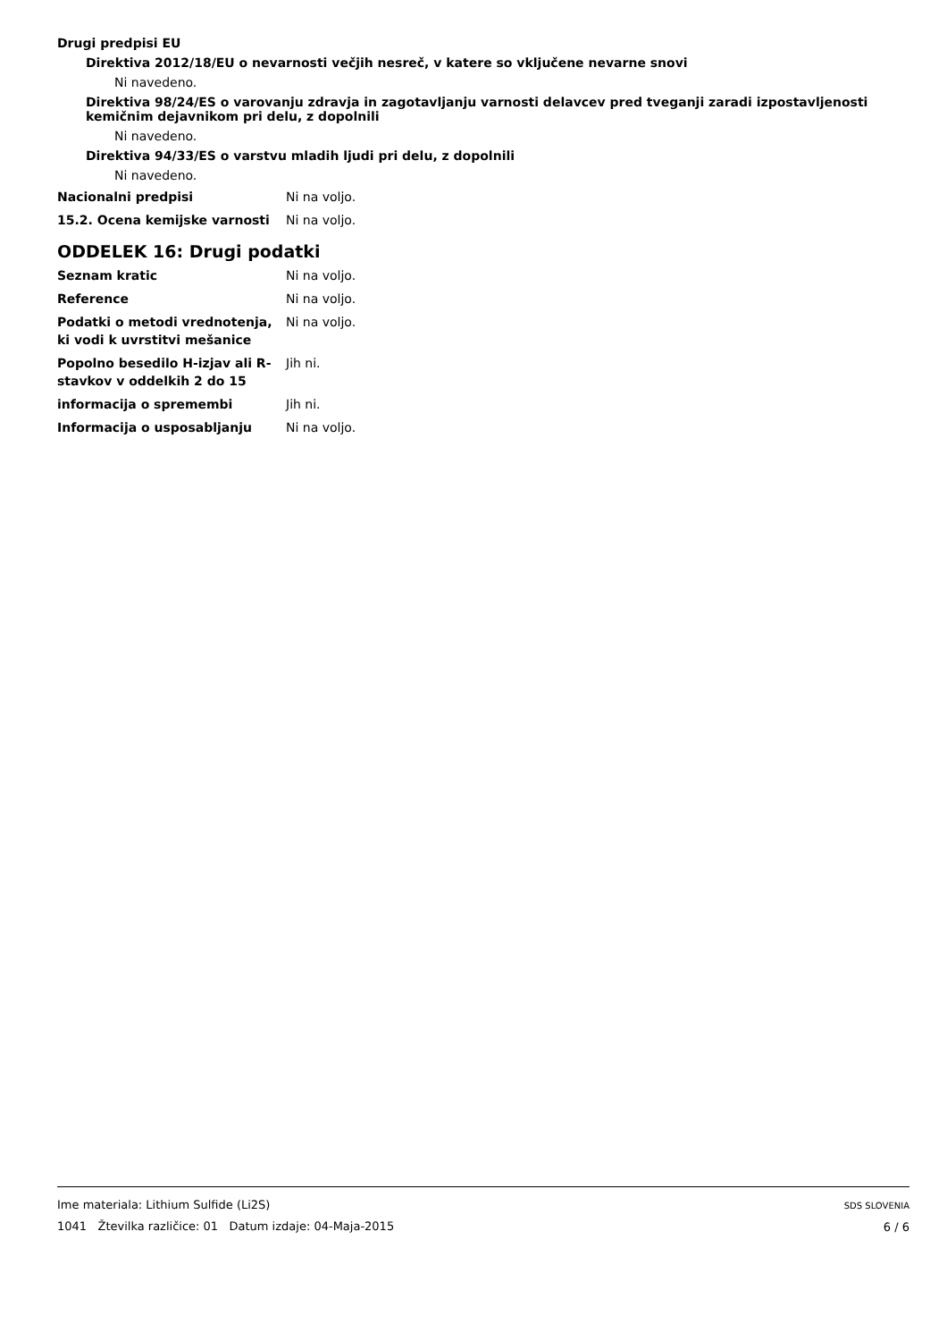Drugi predpisi EU
Direktiva 2012/18/EU o nevarnosti večjih nesreč, v katere so vključene nevarne snovi
Ni navedeno.
Direktiva 98/24/ES o varovanju zdravja in zagotavljanju varnosti delavcev pred tveganji zaradi izpostavljenosti kemičnim dejavnikom pri delu, z dopolnili
Ni navedeno.
Direktiva 94/33/ES o varstvu mladih ljudi pri delu, z dopolnili
Ni navedeno.
Nacionalni predpisi Ni na voljo.
15.2. Ocena kemijske varnosti Ni na voljo.
ODDELEK 16: Drugi podatki
Seznam kratic Ni na voljo.
Reference Ni na voljo.
Podatki o metodi vrednotenja, ki vodi k uvrstitvi mešanice
Ni na voljo.
Popolno besedilo H-izjav ali R-stavkov v oddelkih 2 do 15
Jih ni.
informacija o spremembi Jih ni.
Informacija o usposabljanju Ni na voljo.
Ime materiala: Lithium Sulfide (Li2S)
1041 Žtevilka različice: 01 Datum izdaje: 04-Maja-2015
SDS SLOVENIA
6 / 6